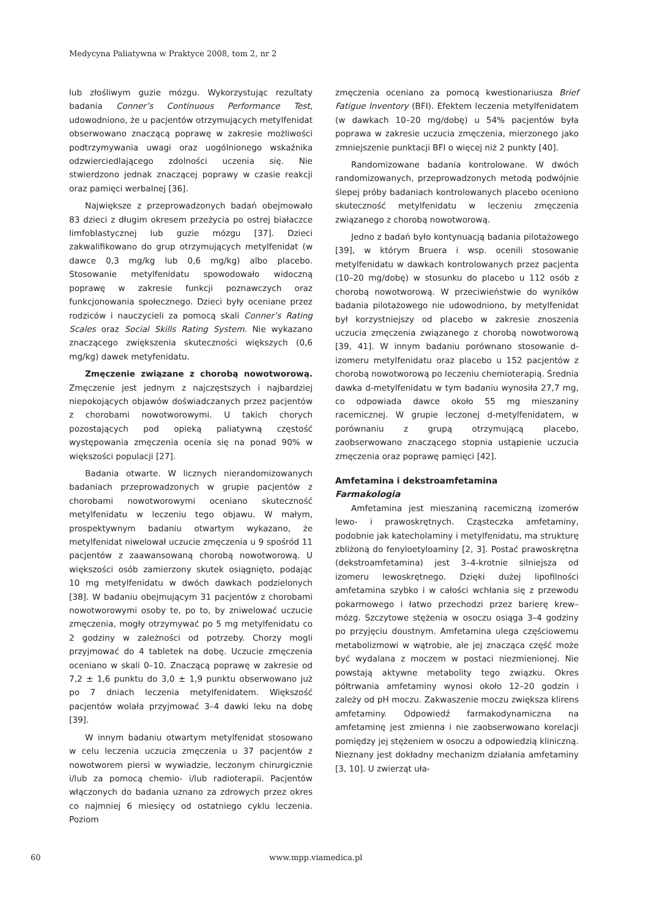Medycyna Paliatywna w Praktyce 2008, tom 2, nr 2
lub złośliwym guzie mózgu. Wykorzystując rezultaty badania Conner’s Continuous Performance Test, udowodniono, że u pacjentów otrzymujących metylfenidat obserwowano znaczącą poprawę w zakresie możliwości podtrzymywania uwagi oraz uogólnionego wskaźnika odzwierciedlającego zdolności uczenia się. Nie stwierdzono jednak znaczącej poprawy w czasie reakcji oraz pamięci werbalnej [36].
Największe z przeprowadzonych badań obejmowało 83 dzieci z długim okresem przeżycia po ostrej białaczce limfoblastycznej lub guzie mózgu [37]. Dzieci zakwalifikowano do grup otrzymujących metylfenidat (w dawce 0,3 mg/kg lub 0,6 mg/kg) albo placebo. Stosowanie metylfenidatu spowodowało widoczną poprawę w zakresie funkcji poznawczych oraz funkcjonowania społecznego. Dzieci były oceniane przez rodziców i nauczycieli za pomocą skali Conner’s Rating Scales oraz Social Skills Rating System. Nie wykazano znaczącego zwiększenia skuteczności większych (0,6 mg/kg) dawek metyfenidatu.
Zmęczenie związane z chorobą nowotworową. Zmęczenie jest jednym z najczęstszych i najbardziej niepokojących objawów doświadczanych przez pacjentów z chorobami nowotworowymi. U takich chorych pozostających pod opieką paliatywną częstość występowania zmęczenia ocenia się na ponad 90% w większości populacji [27].
Badania otwarte. W licznych nierandomizowanych badaniach przeprowadzonych w grupie pacjentów z chorobami nowotworowymi oceniano skuteczność metylfenidatu w leczeniu tego objawu. W małym, prospektywnym badaniu otwartym wykazano, że metylfenidat niwelował uczucie zmęczenia u 9 spośród 11 pacjentów z zaawansowaną chorobą nowotworową. U większości osób zamierzony skutek osiągnięto, podając 10 mg metylfenidatu w dwóch dawkach podzielonych [38]. W badaniu obejmującym 31 pacjentów z chorobami nowotworowymi osoby te, po to, by zniwelować uczucie zmęczenia, mogły otrzymywać po 5 mg metylfenidatu co 2 godziny w zależności od potrzeby. Chorzy mogli przyjmować do 4 tabletek na dobę. Uczucie zmęczenia oceniano w skali 0–10. Znaczącą poprawę w zakresie od 7,2 ± 1,6 punktu do 3,0 ± 1,9 punktu obserwowano już po 7 dniach leczenia metylfenidatem. Większość pacjentów wolała przyjmować 3–4 dawki leku na dobę [39].
W innym badaniu otwartym metylfenidat stosowano w celu leczenia uczucia zmęczenia u 37 pacjentów z nowotworem piersi w wywiadzie, leczonym chirurgicznie i/lub za pomocą chemio- i/lub radioterapii. Pacjentów włączonych do badania uznano za zdrowych przez okres co najmniej 6 miesięcy od ostatniego cyklu leczenia. Poziom
zmęczenia oceniano za pomocą kwestionariusza Brief Fatigue Inventory (BFI). Efektem leczenia metylfenidatem (w dawkach 10–20 mg/dobę) u 54% pacjentów była poprawa w zakresie uczucia zmęczenia, mierzonego jako zmniejszenie punktacji BFI o więcej niż 2 punkty [40].
Randomizowane badania kontrolowane. W dwóch randomizowanych, przeprowadzonych metodą podwójnie ślepej próby badaniach kontrolowanych placebo oceniono skuteczność metylfenidatu w leczeniu zmęczenia związanego z chorobą nowotworową.
Jedno z badań było kontynuacją badania pilotażowego [39], w którym Bruera i wsp. ocenili stosowanie metylfenidatu w dawkach kontrolowanych przez pacjenta (10–20 mg/dobę) w stosunku do placebo u 112 osób z chorobą nowotworową. W przeciwieństwie do wyników badania pilotażowego nie udowodniono, by metylfenidat był korzystniejszy od placebo w zakresie znoszenia uczucia zmęczenia związanego z chorobą nowotworową [39, 41]. W innym badaniu porównano stosowanie d-izomeru metylfenidatu oraz placebo u 152 pacjentów z chorobą nowotworową po leczeniu chemioterapią. Średnia dawka d-metylfenidatu w tym badaniu wynosiła 27,7 mg, co odpowiada dawce około 55 mg mieszaniny racemicznej. W grupie leczonej d-metylfenidatem, w porównaniu z grupą otrzymującą placebo, zaobserwowano znaczącego stopnia ustąpienie uczucia zmęczenia oraz poprawę pamięci [42].
Amfetamina i dekstroamfetamina
Farmakologia
Amfetamina jest mieszaniną racemiczną izomerów lewo- i prawoskrętnych. Cząsteczka amfetaminy, podobnie jak katecholaminy i metylfenidatu, ma strukturę zbliżoną do fenyloetyloaminy [2, 3]. Postać prawoskrętna (dekstroamfetamina) jest 3–4-krotnie silniejsza od izomeru lewoskrętnego. Dzięki dużej lipofilności amfetamina szybko i w całości wchłania się z przewodu pokarmowego i łatwo przechodzi przez barierę krew–mózg. Szczytowe stężenia w osoczu osiąga 3–4 godziny po przyjęciu doustnym. Amfetamina ulega częściowemu metabolizmowi w wątrobie, ale jej znacząca część może być wydalana z moczem w postaci niezmienionej. Nie powstają aktywne metabolity tego związku. Okres półtrwania amfetaminy wynosi około 12–20 godzin i zależy od pH moczu. Zakwaszenie moczu zwiększa klirens amfetaminy. Odpowiedź farmakodynamiczna na amfetaminę jest zmienna i nie zaobserwowano korelacji pomiędzy jej stężeniem w osoczu a odpowiedzią kliniczną. Nieznany jest dokładny mechanizm działania amfetaminy [3, 10]. U zwierząt uła-
60 www.mpp.viamedica.pl